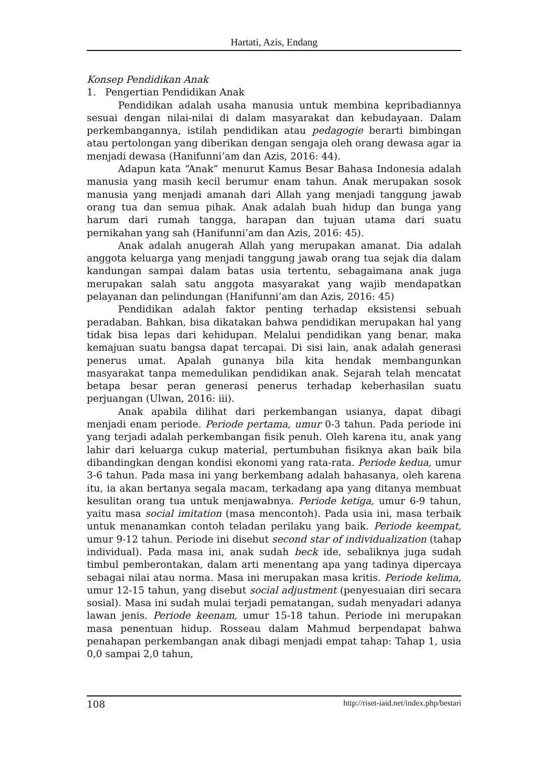Hartati, Azis, Endang
Konsep Pendidikan Anak
1. Pengertian Pendidikan Anak
Pendidikan adalah usaha manusia untuk membina kepribadiannya sesuai dengan nilai-nilai di dalam masyarakat dan kebudayaan. Dalam perkembangannya, istilah pendidikan atau pedagogie berarti bimbingan atau pertolongan yang diberikan dengan sengaja oleh orang dewasa agar ia menjadi dewasa (Hanifunni’am dan Azis, 2016: 44).
Adapun kata “Anak” menurut Kamus Besar Bahasa Indonesia adalah manusia yang masih kecil berumur enam tahun. Anak merupakan sosok manusia yang menjadi amanah dari Allah yang menjadi tanggung jawab orang tua dan semua pihak. Anak adalah buah hidup dan bunga yang harum dari rumah tangga, harapan dan tujuan utama dari suatu pernikahan yang sah (Hanifunni’am dan Azis, 2016: 45).
Anak adalah anugerah Allah yang merupakan amanat. Dia adalah anggota keluarga yang menjadi tanggung jawab orang tua sejak dia dalam kandungan sampai dalam batas usia tertentu, sebagaimana anak juga merupakan salah satu anggota masyarakat yang wajib mendapatkan pelayanan dan pelindungan (Hanifunni’am dan Azis, 2016: 45)
Pendidikan adalah faktor penting terhadap eksistensi sebuah peradaban. Bahkan, bisa dikatakan bahwa pendidikan merupakan hal yang tidak bisa lepas dari kehidupan. Melalui pendidikan yang benar, maka kemajuan suatu bangsa dapat tercapai. Di sisi lain, anak adalah generasi penerus umat. Apalah gunanya bila kita hendak membangunkan masyarakat tanpa memedulikan pendidikan anak. Sejarah telah mencatat betapa besar peran generasi penerus terhadap keberhasilan suatu perjuangan (Ulwan, 2016: iii).
Anak apabila dilihat dari perkembangan usianya, dapat dibagi menjadi enam periode. Periode pertama, umur 0-3 tahun. Pada periode ini yang terjadi adalah perkembangan fisik penuh. Oleh karena itu, anak yang lahir dari keluarga cukup material, pertumbuhan fisiknya akan baik bila dibandingkan dengan kondisi ekonomi yang rata-rata. Periode kedua, umur 3-6 tahun. Pada masa ini yang berkembang adalah bahasanya, oleh karena itu, ia akan bertanya segala macam, terkadang apa yang ditanya membuat kesulitan orang tua untuk menjawabnya. Periode ketiga, umur 6-9 tahun, yaitu masa social imitation (masa mencontoh). Pada usia ini, masa terbaik untuk menanamkan contoh teladan perilaku yang baik. Periode keempat, umur 9-12 tahun. Periode ini disebut second star of individualization (tahap individual). Pada masa ini, anak sudah beck ide, sebaliknya juga sudah timbul pemberontakan, dalam arti menentang apa yang tadinya dipercaya sebagai nilai atau norma. Masa ini merupakan masa kritis. Periode kelima, umur 12-15 tahun, yang disebut social adjustment (penyesuaian diri secara sosial). Masa ini sudah mulai terjadi pematangan, sudah menyadari adanya lawan jenis. Periode keenam, umur 15-18 tahun. Periode ini merupakan masa penentuan hidup. Rosseau dalam Mahmud berpendapat bahwa penahapan perkembangan anak dibagi menjadi empat tahap: Tahap 1, usia 0,0 sampai 2,0 tahun,
108 http://riset-iaid.net/index.php/bestari